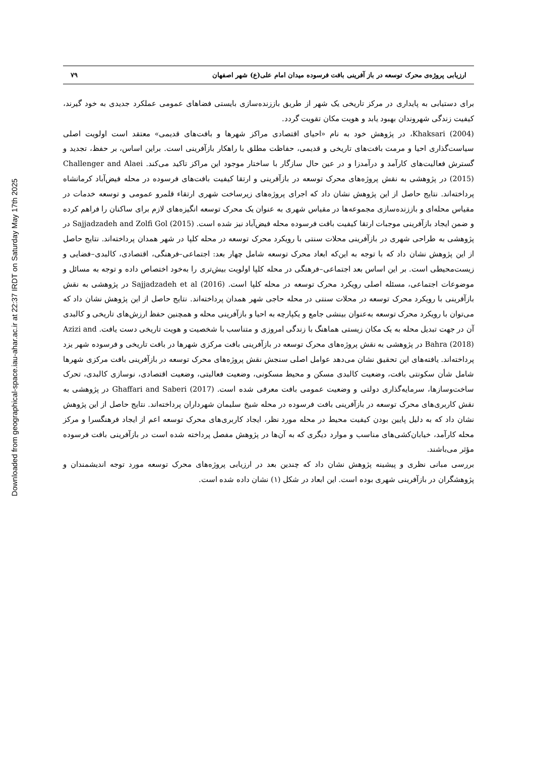Downloaded from geographical-space.iau-ahar.ac.ir at 22:37 IRDT on Saturday May 17th 2025
ارزیابی پروژه‌ی محرک توسعه در باز آفرینی بافت فرسوده میدان امام علی(ع) شهر اصفهان ۷۹
برای دستیابی به پایداری در مرکز تاریخی یک شهر از طریق باززنده‌سازی بایستی فضاهای عمومی عملکرد جدیدی به خود گیرند، کیفیت زندگی شهروندان بهبود یابد و هویت مکان تقویت گردد.
Khaksari (2004)، در پژوهش خود به نام «احیای اقتصادی مراکز شهرها و بافت‌های قدیمی» معتقد است اولویت اصلی سیاست‌گذاری احیا و مرمت بافت‌های تاریخی و قدیمی، حفاظت مطلق با راهکار بازآفرینی است. براین اساس، بر حفظ، تجدید و گسترش فعالیت‌های کارآمد و درآمدزا و در عین حال سازگار با ساختار موجود این مراکز تاکید می‌کند. Challenger and Alaei (2015) در پژوهشی به نقش پروژه‌های محرک توسعه در بازآفرینی و ارتقا کیفیت بافت‌های فرسوده در محله فیض‌آباد کرمانشاه پرداخته‌اند. نتایج حاصل از این پژوهش نشان داد که اجرای پروژه‌های زیرساخت شهری ارتقاء قلمرو عمومی و توسعه خدمات در مقیاس محله‌ای و باززنده‌سازی مجموعه‌ها در مقیاس شهری به عنوان یک محرک توسعه انگیزه‌های لازم برای ساکنان را فراهم کرده و ضمن ایجاد بازآفرینی موجبات ارتقا کیفیت بافت فرسوده محله فیض‌آباد نیز شده است. Sajjadzadeh and Zolfi Gol (2015) در پژوهشی به طراحی شهری در بازآفرینی محلات سنتی با رویکرد محرک توسعه در محله کلپا در شهر همدان پرداخته‌اند. نتایج حاصل از این پژوهش نشان داد که با توجه به این‌که ابعاد محرک توسعه شامل چهار بعد: اجتماعی–فرهنگی، اقتصادی، کالبدی–فضایی و زیست‌محیطی است. بر این اساس بعد اجتماعی–فرهنگی در محله کلپا اولویت بیش‌تری را به‌خود اختصاص داده و توجه به مسائل و موضوعات اجتماعی، مسئله اصلی رویکرد محرک توسعه در محله کلپا است. Sajjadzadeh et al (2016) در پژوهشی به نقش بازآفرینی با رویکرد محرک توسعه در محلات سنتی در محله حاجی شهر همدان پرداخته‌اند. نتایج حاصل از این پژوهش نشان داد که می‌توان با رویکرد محرک توسعه به‌عنوان بینشی جامع و یکپارچه به احیا و بازآفرینی محله و همچنین حفظ ارزش‌های تاریخی و کالبدی آن در جهت تبدیل محله به یک مکان زیستی هماهنگ با زندگی امروزی و متناسب با شخصیت و هویت تاریخی دست یافت. Azizi and Bahra (2018) در پژوهشی به نقش پروژه‌های محرک توسعه در بازآفرینی بافت مرکزی شهرها در بافت تاریخی و فرسوده شهر یزد پرداخته‌اند. یافته‌های این تحقیق نشان می‌دهد عوامل اصلی سنجش نقش پروژه‌های محرک توسعه در بازآفرینی بافت مرکزی شهرها شامل شأن سکونتی بافت، وضعیت کالبدی مسکن و محیط مسکونی، وضعیت فعالیتی، وضعیت اقتصادی، نوسازی کالبدی، تحرک ساخت‌وسازها، سرمایه‌گذاری دولتی و وضعیت عمومی بافت معرفی شده است. Ghaffari and Saberi (2017) در پژوهشی به نقش کاربری‌های محرک توسعه در بازآفرینی بافت فرسوده در محله شیخ سلیمان شهرداران پرداخته‌اند. نتایج حاصل از این پژوهش نشان داد که به دلیل پایین بودن کیفیت محیط در محله مورد نظر، ایجاد کاربری‌های محرک توسعه اعم از ایجاد فرهنگسرا و مرکز محله کارآمد، خیابان‌کشی‌های مناسب و موارد دیگری که به آن‌ها در پژوهش مفصل پرداخته شده است در بازآفرینی بافت فرسوده مؤثر می‌باشند.
بررسی مبانی نظری و پیشینه پژوهش نشان داد که چندین بعد در ارزیابی پروژه‌های محرک توسعه مورد توجه اندیشمندان و پژوهشگران در بازآفرینی شهری بوده است. این ابعاد در شکل (۱) نشان داده شده است.